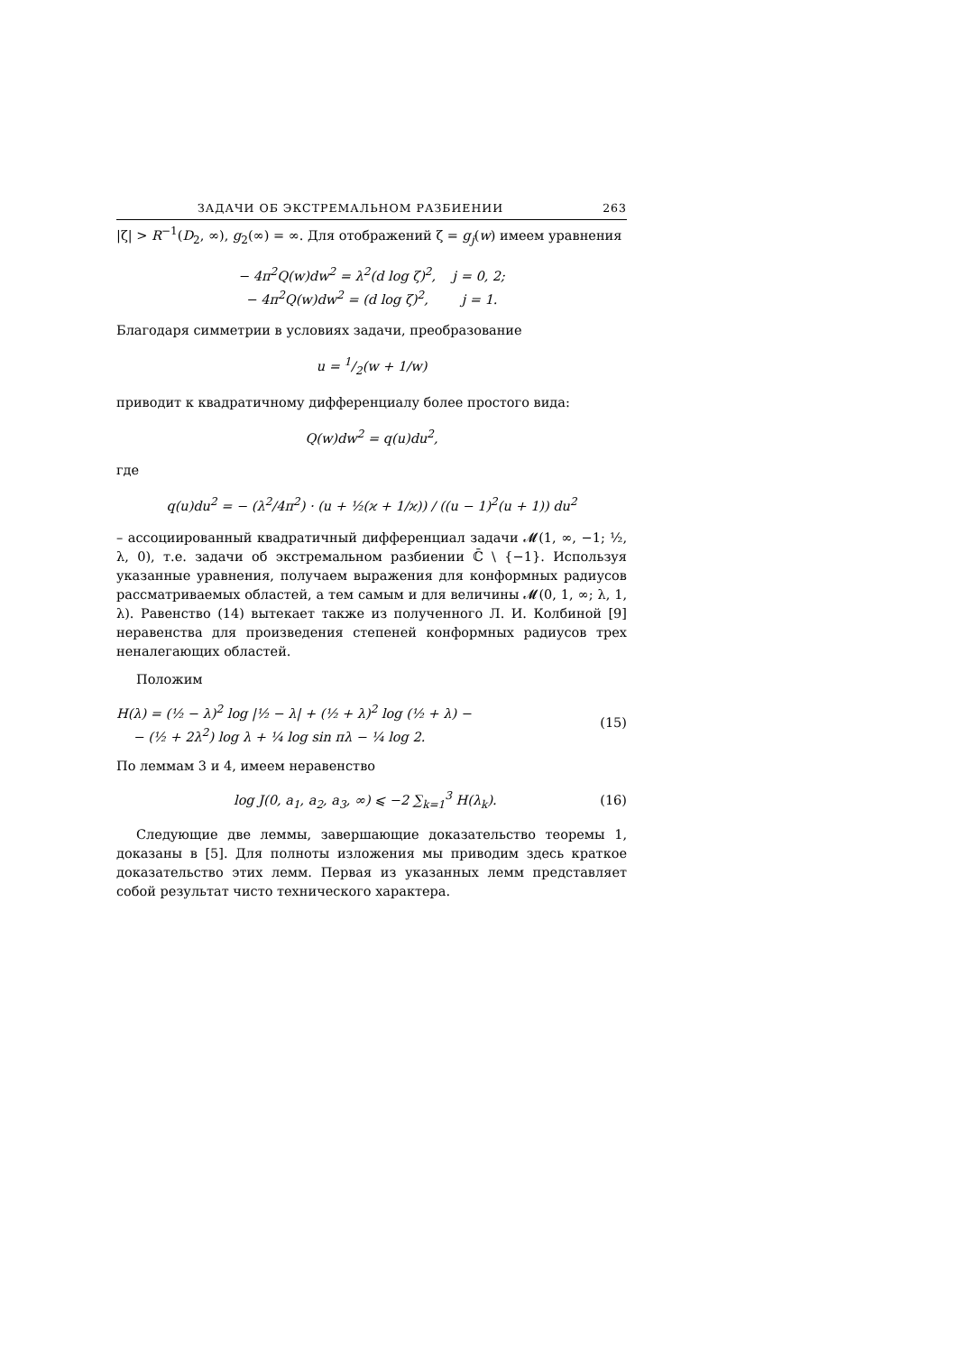ЗАДАЧИ ОБ ЭКСТРЕМАЛЬНОМ РАЗБИЕНИИ 263
|ζ| > R<sup>−1</sup>(D<sub>2</sub>, ∞), g<sub>2</sub>(∞) = ∞. Для отображений ζ = g<sub>j</sub>(w) имеем уравнения
− 4π<sup>2</sup>Q(w)dw<sup>2</sup> = λ<sup>2</sup>(d log ζ)<sup>2</sup>, j = 0, 2;
− 4π<sup>2</sup>Q(w)dw<sup>2</sup> = (d log ζ)<sup>2</sup>, j = 1.
Благодаря симметрии в условиях задачи, преобразование
u = 1/2(w + 1/w)
приводит к квадратичному дифференциалу более простого вида:
Q(w)dw<sup>2</sup> = q(u)du<sup>2</sup>,
где
q(u)du<sup>2</sup> = − (λ<sup>2</sup>/4π<sup>2</sup>) · (u + ½(ϰ + 1/ϰ)) / ((u − 1)<sup>2</sup>(u + 1)) du<sup>2</sup>
– ассоциированный квадратичный дифференциал задачи 𝓜(1, ∞, −1; ½, λ, 0), т.е. задачи об экстремальном разбиении ℂ̄ \ {−1}. Используя указанные уравнения, получаем выражения для конформных радиусов рассматриваемых областей, а тем самым и для величины 𝓜(0, 1, ∞; λ, 1, λ). Равенство (14) вытекает также из полученного Л. И. Колбиной [9] неравенства для произведения степеней конформных радиусов трех неналегающих областей.
Положим
H(λ) = (½ − λ)<sup>2</sup> log |½ − λ| + (½ + λ)<sup>2</sup> log (½ + λ) −
− (½ + 2λ<sup>2</sup>) log λ + ¼ log sin πλ − ¼ log 2. (15)
По леммам 3 и 4, имеем неравенство
log J(0, a<sub>1</sub>, a<sub>2</sub>, a<sub>3</sub>, ∞) ⩽ −2 ∑<sub>k=1</sub><sup>3</sup> H(λ<sub>k</sub>). (16)
Следующие две леммы, завершающие доказательство теоремы 1, доказаны в [5]. Для полноты изложения мы приводим здесь краткое доказательство этих лемм. Первая из указанных лемм представляет собой результат чисто технического характера.